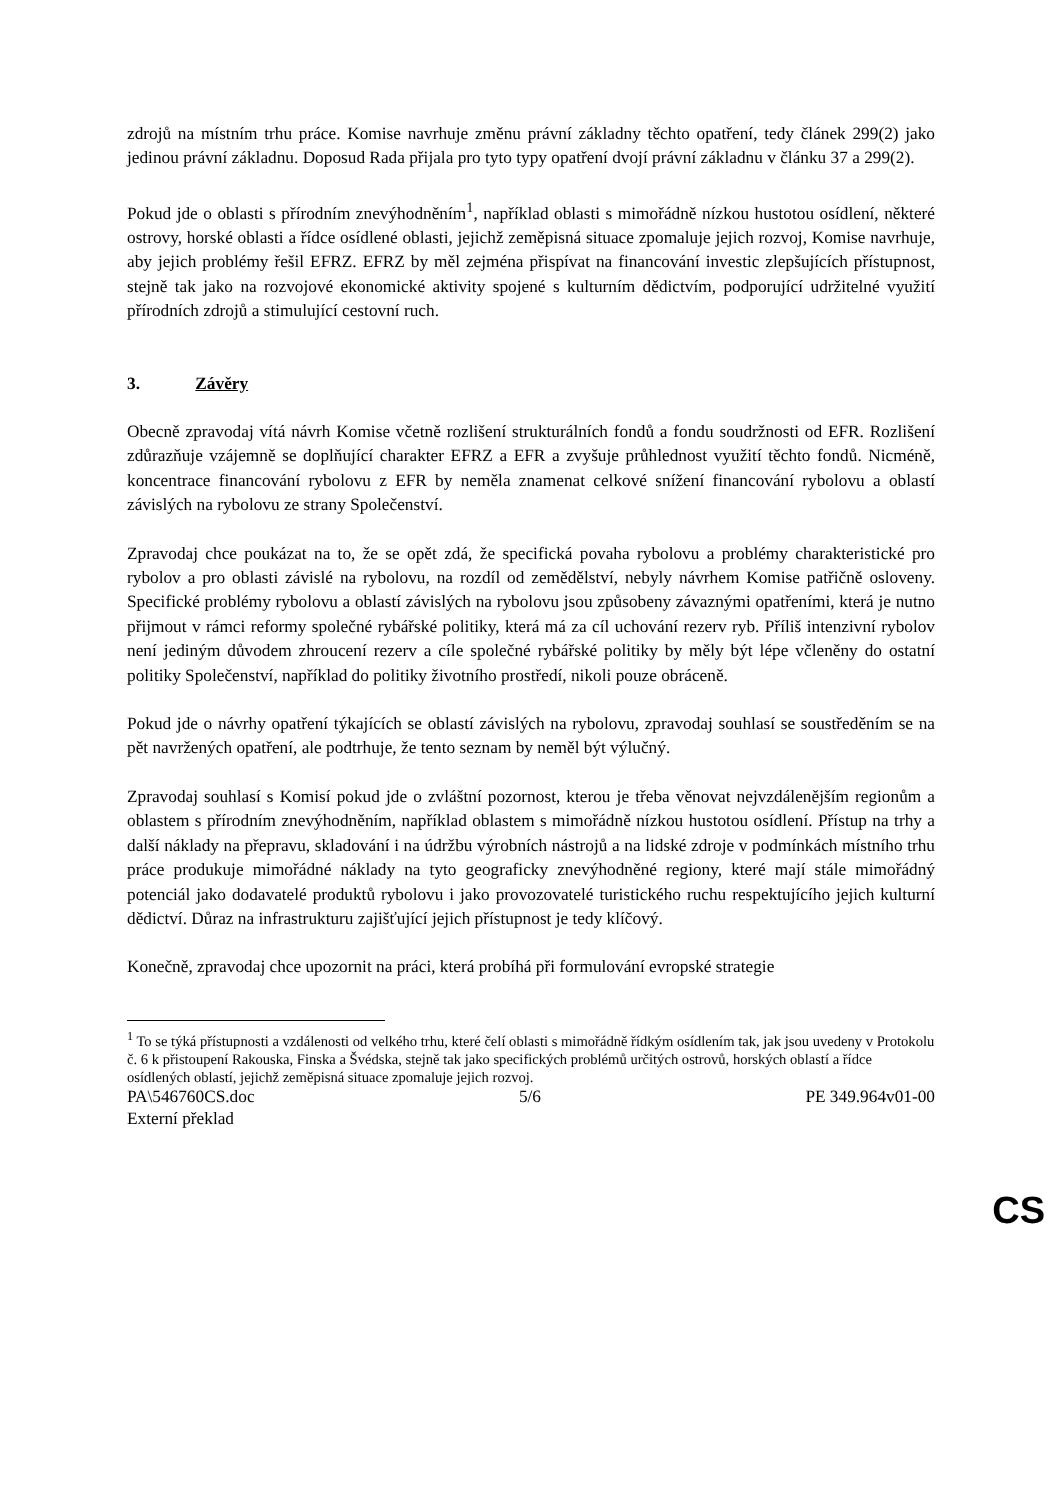zdrojů na místním trhu práce. Komise navrhuje změnu právní základny těchto opatření, tedy článek 299(2) jako jedinou právní základnu. Doposud Rada přijala pro tyto typy opatření dvojí právní základnu v článku 37 a 299(2).
Pokud jde o oblasti s přírodním znevýhodněním<sup>1</sup>, například oblasti s mimořádně nízkou hustotou osídlení, některé ostrovy, horské oblasti a řídce osídlené oblasti, jejichž zeměpisná situace zpomaluje jejich rozvoj, Komise navrhuje, aby jejich problémy řešil EFRZ. EFRZ by měl zejména přispívat na financování investic zlepšujících přístupnost, stejně tak jako na rozvojové ekonomické aktivity spojené s kulturním dědictvím, podporující udržitelné využití přírodních zdrojů a stimulující cestovní ruch.
3. Závěry
Obecně zpravodaj vítá návrh Komise včetně rozlišení strukturálních fondů a fondu soudržnosti od EFR. Rozlišení zdůrazňuje vzájemně se doplňující charakter EFRZ a EFR a zvyšuje průhlednost využití těchto fondů. Nicméně, koncentrace financování rybolovu z EFR by neměla znamenat celkové snížení financování rybolovu a oblastí závislých na rybolovu ze strany Společenství.
Zpravodaj chce poukázat na to, že se opět zdá, že specifická povaha rybolovu a problémy charakteristické pro rybolov a pro oblasti závislé na rybolovu, na rozdíl od zemědělství, nebyly návrhem Komise patřičně osloveny. Specifické problémy rybolovu a oblastí závislých na rybolovu jsou způsobeny závaznými opatřeními, která je nutno přijmout v rámci reformy společné rybářské politiky, která má za cíl uchování rezerv ryb. Příliš intenzivní rybolov není jediným důvodem zhroucení rezerv a cíle společné rybářské politiky by měly být lépe včleněny do ostatní politiky Společenství, například do politiky životního prostředí, nikoli pouze obráceně.
Pokud jde o návrhy opatření týkajících se oblastí závislých na rybolovu, zpravodaj souhlasí se soustředěním se na pět navržených opatření, ale podtrhuje, že tento seznam by neměl být výlučný.
Zpravodaj souhlasí s Komisí pokud jde o zvláštní pozornost, kterou je třeba věnovat nejvzdálenějším regionům a oblastem s přírodním znevýhodněním, například oblastem s mimořádně nízkou hustotou osídlení. Přístup na trhy a další náklady na přepravu, skladování i na údržbu výrobních nástrojů a na lidské zdroje v podmínkách místního trhu práce produkuje mimořádné náklady na tyto geograficky znevýhodněné regiony, které mají stále mimořádný potenciál jako dodavatelé produktů rybolovu i jako provozovatelé turistického ruchu respektujícího jejich kulturní dědictví. Důraz na infrastrukturu zajišťující jejich přístupnost je tedy klíčový.
Konečně, zpravodaj chce upozornit na práci, která probíhá při formulování evropské strategie
<sup>1</sup> To se týká přístupnosti a vzdálenosti od velkého trhu, které čelí oblasti s mimořádně řídkým osídlením tak, jak jsou uvedeny v Protokolu č. 6 k přistoupení Rakouska, Finska a Švédska, stejně tak jako specifických problémů určitých ostrovů, horských oblastí a řídce osídlených oblastí, jejichž zeměpisná situace zpomaluje jejich rozvoj.
PA\546760CS.doc 5/6 PE 349.964v01-00
Externí překlad
CS